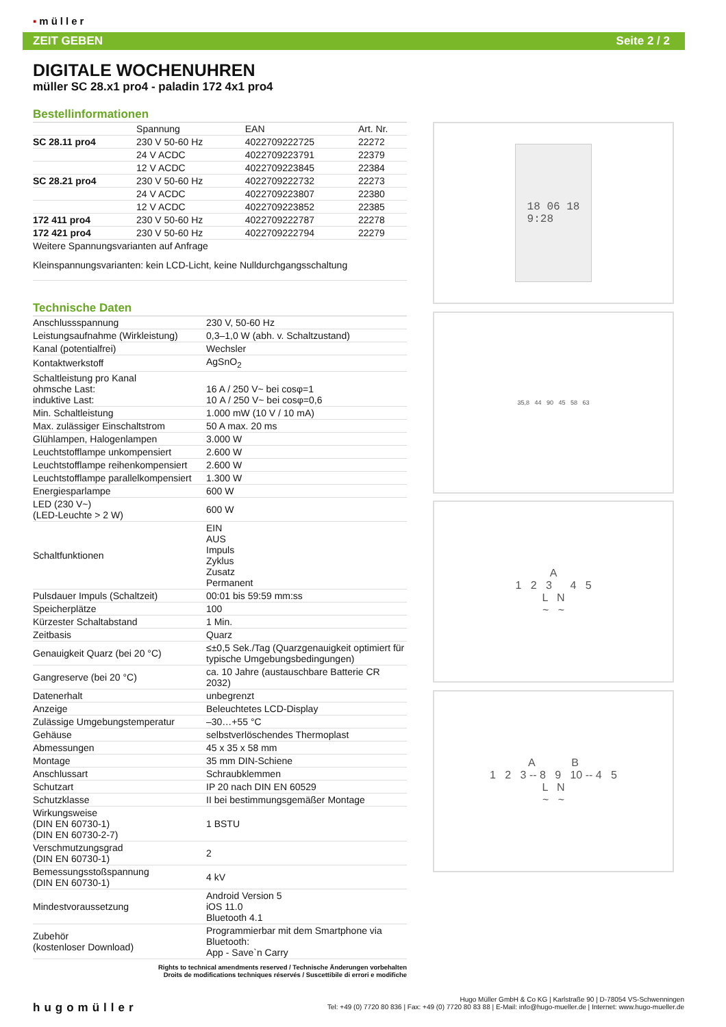▪müller
ZEIT GEBEN Seite 2 / 2
DIGITALE WOCHENUHREN
müller SC 28.x1 pro4 - paladin 172 4x1 pro4
Bestellinformationen
| | Spannung | EAN | Art. Nr. |
| --- | --- | --- | --- |
| SC 28.11 pro4 | 230 V 50-60 Hz | 4022709222725 | 22272 |
| | 24 V ACDC | 4022709223791 | 22379 |
| | 12 V ACDC | 4022709223845 | 22384 |
| SC 28.21 pro4 | 230 V 50-60 Hz | 4022709222732 | 22273 |
| | 24 V ACDC | 4022709223807 | 22380 |
| | 12 V ACDC | 4022709223852 | 22385 |
| 172 411 pro4 | 230 V 50-60 Hz | 4022709222787 | 22278 |
| 172 421 pro4 | 230 V 50-60 Hz | 4022709222794 | 22279 |
Weitere Spannungsvarianten auf Anfrage
Kleinspannungsvarianten: kein LCD-Licht, keine Nulldurchgangsschaltung
Technische Daten
| Anschlussspannung | 230 V, 50-60 Hz |
| Leistungsaufnahme (Wirkleistung) | 0,3–1,0 W (abh. v. Schaltzustand) |
| Kanal (potentialfrei) | Wechsler |
| Kontaktwerkstoff | AgSnO<sub>2</sub> |
| Schaltleistung pro Kanal ohmsche Last: induktive Last: | 16 A / 250 V~ bei cosφ=1 10 A / 250 V~ bei cosφ=0,6 |
| Min. Schaltleistung | 1.000 mW (10 V / 10 mA) |
| Max. zulässiger Einschaltstrom | 50 A max. 20 ms |
| Glühlampen, Halogenlampen | 3.000 W |
| Leuchtstofflampe unkompensiert | 2.600 W |
| Leuchtstofflampe reihenkompensiert | 2.600 W |
| Leuchtstofflampe parallelkompensiert | 1.300 W |
| Energiesparlampe | 600 W |
| LED (230 V~) (LED-Leuchte > 2 W) | 600 W |
| Schaltfunktionen | EIN AUS Impuls Zyklus Zusatz Permanent |
| Pulsdauer Impuls (Schaltzeit) | 00:01 bis 59:59 mm:ss |
| Speicherplätze | 100 |
| Kürzester Schaltabstand | 1 Min. |
| Zeitbasis | Quarz |
| Genauigkeit Quarz (bei 20 °C) | ≤±0,5 Sek./Tag (Quarzgenauigkeit optimiert für typische Umgebungsbedingungen) |
| Gangreserve (bei 20 °C) | ca. 10 Jahre (austauschbare Batterie CR 2032) |
| Datenerhalt | unbegrenzt |
| Anzeige | Beleuchtetes LCD-Display |
| Zulässige Umgebungstemperatur | –30…+55 °C |
| Gehäuse | selbstverlöschendes Thermoplast |
| Abmessungen | 45 x 35 x 58 mm |
| Montage | 35 mm DIN-Schiene |
| Anschlussart | Schraubklemmen |
| Schutzart | IP 20 nach DIN EN 60529 |
| Schutzklasse | II bei bestimmungsgemäßer Montage |
| Wirkungsweise (DIN EN 60730-1) (DIN EN 60730-2-7) | 1 BSTU |
| Verschmutzungsgrad (DIN EN 60730-1) | 2 |
| Bemessungsstoßspannung (DIN EN 60730-1) | 4 kV |
| Mindestvoraussetzung | Android Version 5 iOS 11.0 Bluetooth 4.1 |
| Zubehör (kostenloser Download) | Programmierbar mit dem Smartphone via Bluetooth: App - Save`n Carry |
Rights to technical amendments reserved / Technische Änderungen vorbehalten
Droits de modifications techniques réservés / Suscettibile di errori e modifiche
18 06 18
9:28
35,8 44 90 45 58 63
A
1 2 3 4 5
L N
~ ~
A B
1 2 3 -- 8 9 10 -- 4 5
L N
~ ~
hugomüller
Hugo Müller GmbH & Co KG | Karlstraße 90 | D-78054 VS-Schwenningen
Tel: +49 (0) 7720 80 836 | Fax: +49 (0) 7720 80 83 88 | E-Mail: info@hugo-mueller.de | Internet: www.hugo-mueller.de